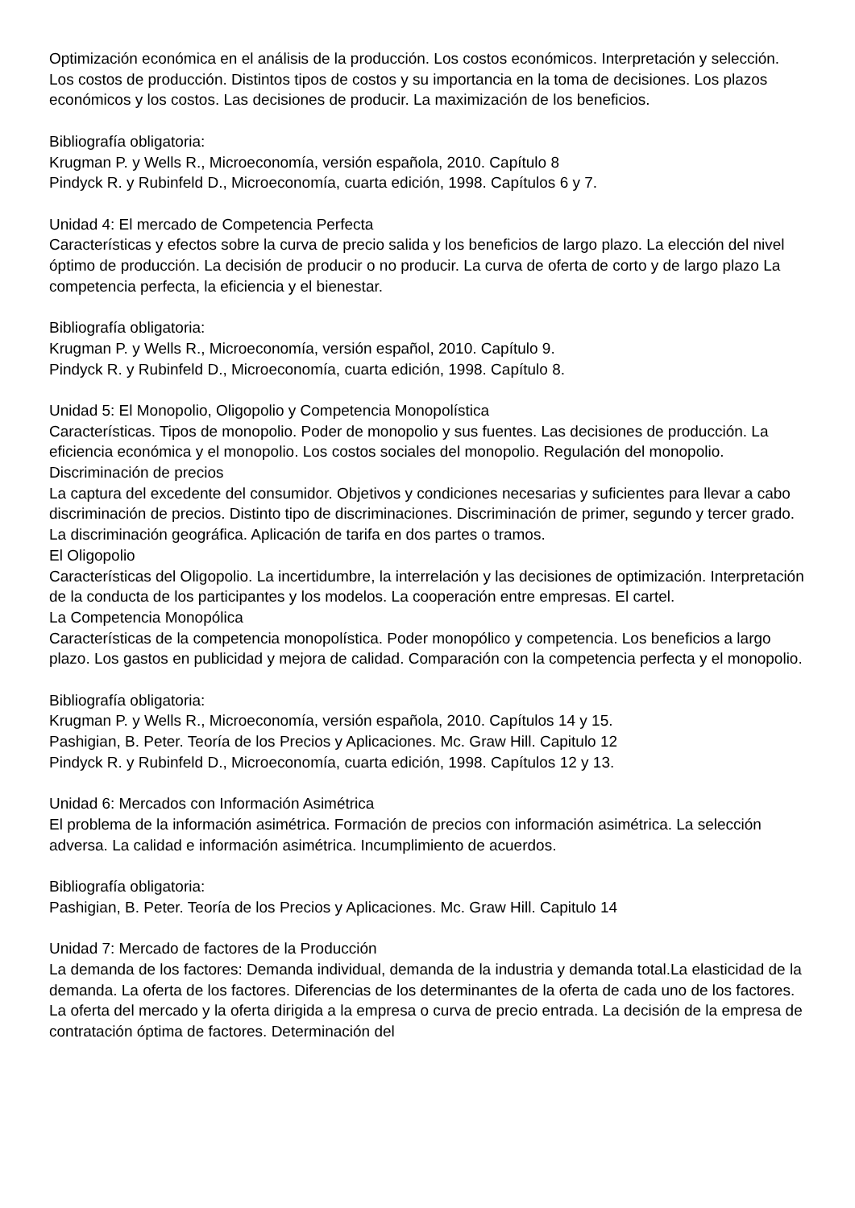Optimización económica en el análisis de la producción. Los costos económicos. Interpretación y selección. Los costos de producción. Distintos tipos de costos y su importancia en la toma de decisiones. Los plazos económicos y los costos. Las decisiones de producir. La maximización de los beneficios.
Bibliografía obligatoria:
Krugman P. y Wells R., Microeconomía, versión española, 2010. Capítulo 8
Pindyck R. y Rubinfeld D., Microeconomía, cuarta edición, 1998. Capítulos 6 y 7.
Unidad 4: El mercado de Competencia Perfecta
Características y efectos sobre la curva de precio salida y los beneficios de largo plazo. La elección del nivel óptimo de producción. La decisión de producir o no producir. La curva de oferta de corto y de largo plazo La competencia perfecta, la eficiencia y el bienestar.
Bibliografía obligatoria:
Krugman P. y Wells R., Microeconomía, versión español, 2010. Capítulo 9.
Pindyck R. y Rubinfeld D., Microeconomía, cuarta edición, 1998. Capítulo 8.
Unidad 5: El Monopolio, Oligopolio y Competencia Monopolística
Características. Tipos de monopolio. Poder de monopolio y sus fuentes. Las decisiones de producción. La eficiencia económica y el monopolio. Los costos sociales del monopolio. Regulación del monopolio. Discriminación de precios
La captura del excedente del consumidor. Objetivos y condiciones necesarias y suficientes para llevar a cabo discriminación de precios. Distinto tipo de discriminaciones. Discriminación de primer, segundo y tercer grado. La discriminación geográfica. Aplicación de tarifa en dos partes o tramos.
El Oligopolio
Características del Oligopolio. La incertidumbre, la interrelación y las decisiones de optimización. Interpretación de la conducta de los participantes y los modelos. La cooperación entre empresas. El cartel.
La Competencia Monopólica
Características de la competencia monopolística. Poder monopólico y competencia. Los beneficios a largo plazo. Los gastos en publicidad y mejora de calidad. Comparación con la competencia perfecta y el monopolio.
Bibliografía obligatoria:
Krugman P. y Wells R., Microeconomía, versión española, 2010. Capítulos 14 y 15.
Pashigian, B. Peter. Teoría de los Precios y Aplicaciones. Mc. Graw Hill. Capitulo 12
Pindyck R. y Rubinfeld D., Microeconomía, cuarta edición, 1998. Capítulos 12 y 13.
Unidad 6: Mercados con Información Asimétrica
El problema de la información asimétrica. Formación de precios con información asimétrica. La selección adversa. La calidad e información asimétrica. Incumplimiento de acuerdos.
Bibliografía obligatoria:
Pashigian, B. Peter. Teoría de los Precios y Aplicaciones. Mc. Graw Hill. Capitulo 14
Unidad 7: Mercado de factores de la Producción
La demanda de los factores: Demanda individual, demanda de la industria y demanda total.La elasticidad de la demanda. La oferta de los factores. Diferencias de los determinantes de la oferta de cada uno de los factores. La oferta del mercado y la oferta dirigida a la empresa o curva de precio entrada. La decisión de la empresa de contratación óptima de factores. Determinación del